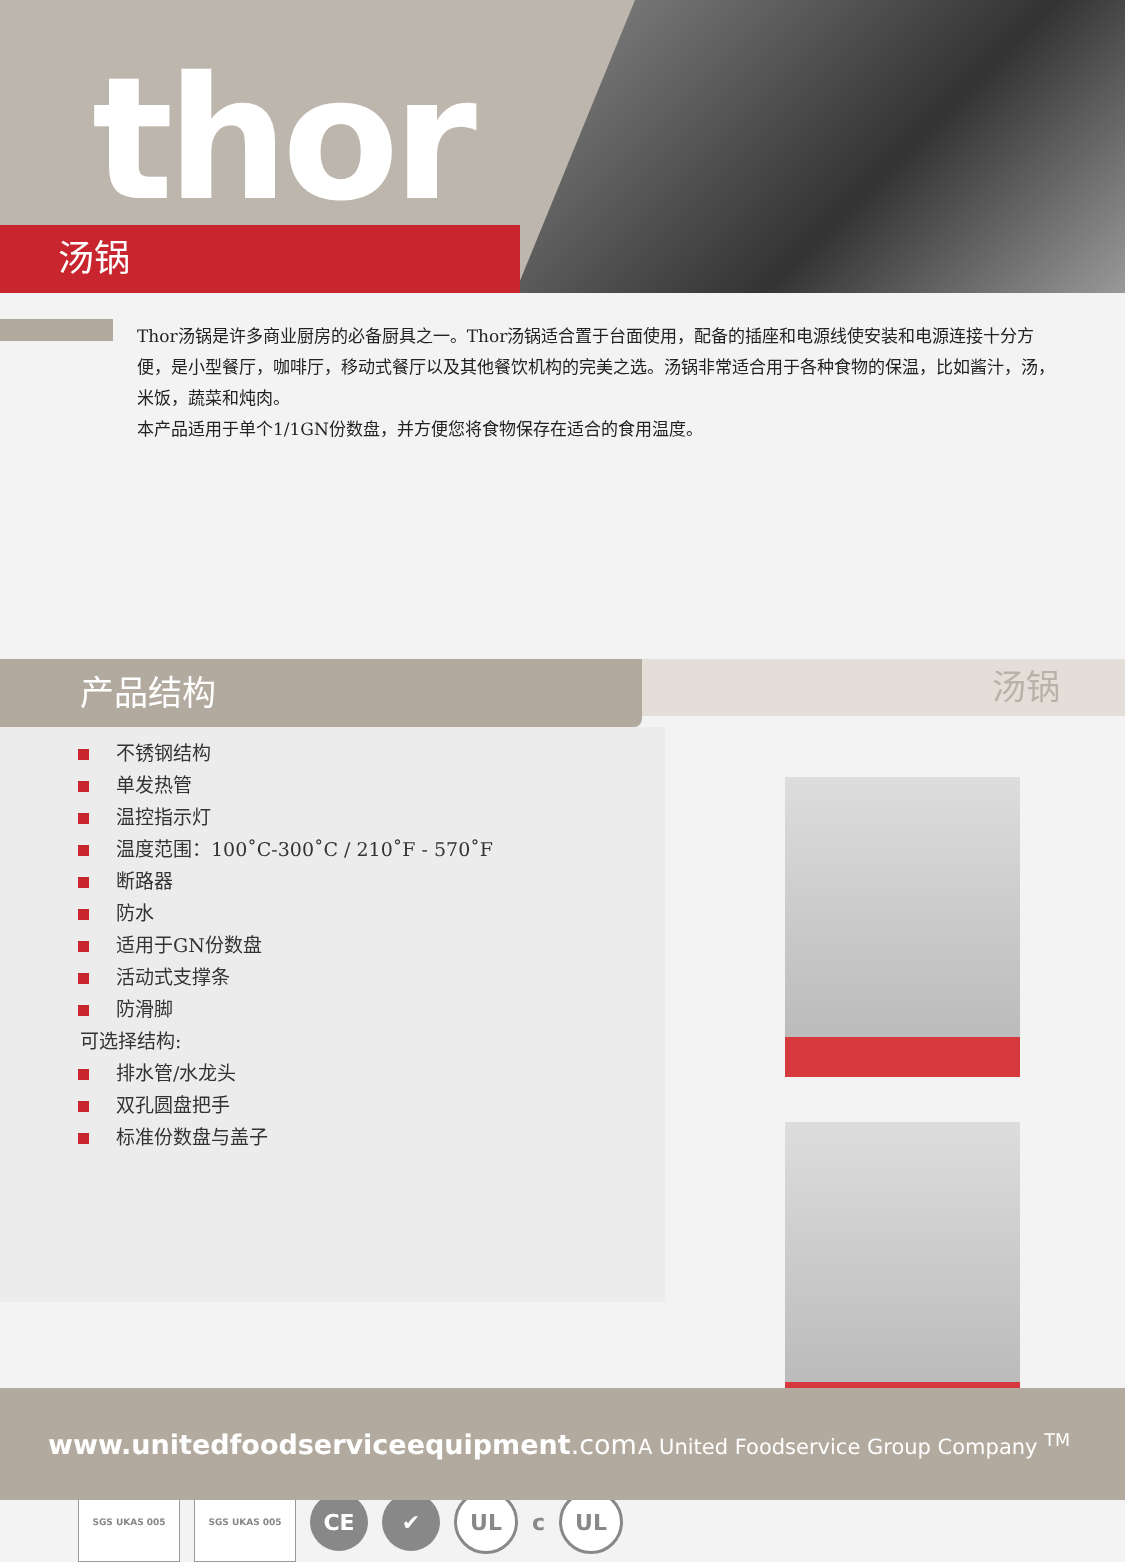thor
汤锅
Thor汤锅是许多商业厨房的必备厨具之一。Thor汤锅适合置于台面使用，配备的插座和电源线使安装和电源连接十分方便，是小型餐厅，咖啡厅，移动式餐厅以及其他餐饮机构的完美之选。汤锅非常适合用于各种食物的保温，比如酱汁，汤，米饭，蔬菜和炖肉。
本产品适用于单个1/1GN份数盘，并方便您将食物保存在适合的食用温度。
产品结构
汤锅
不锈钢结构
单发热管
温控指示灯
温度范围：100˚C-300˚C / 210˚F - 570˚F
断路器
防水
适用于GN份数盘
活动式支撑条
防滑脚
可选择结构:
排水管/水龙头
双孔圆盘把手
标准份数盘与盖子
SGS UKAS 005 SGS UKAS 005
CE ✔ UL
c
UL
www.unitedfoodserviceequipment.com
A United Foodservice Group Company <sup>TM</sup>